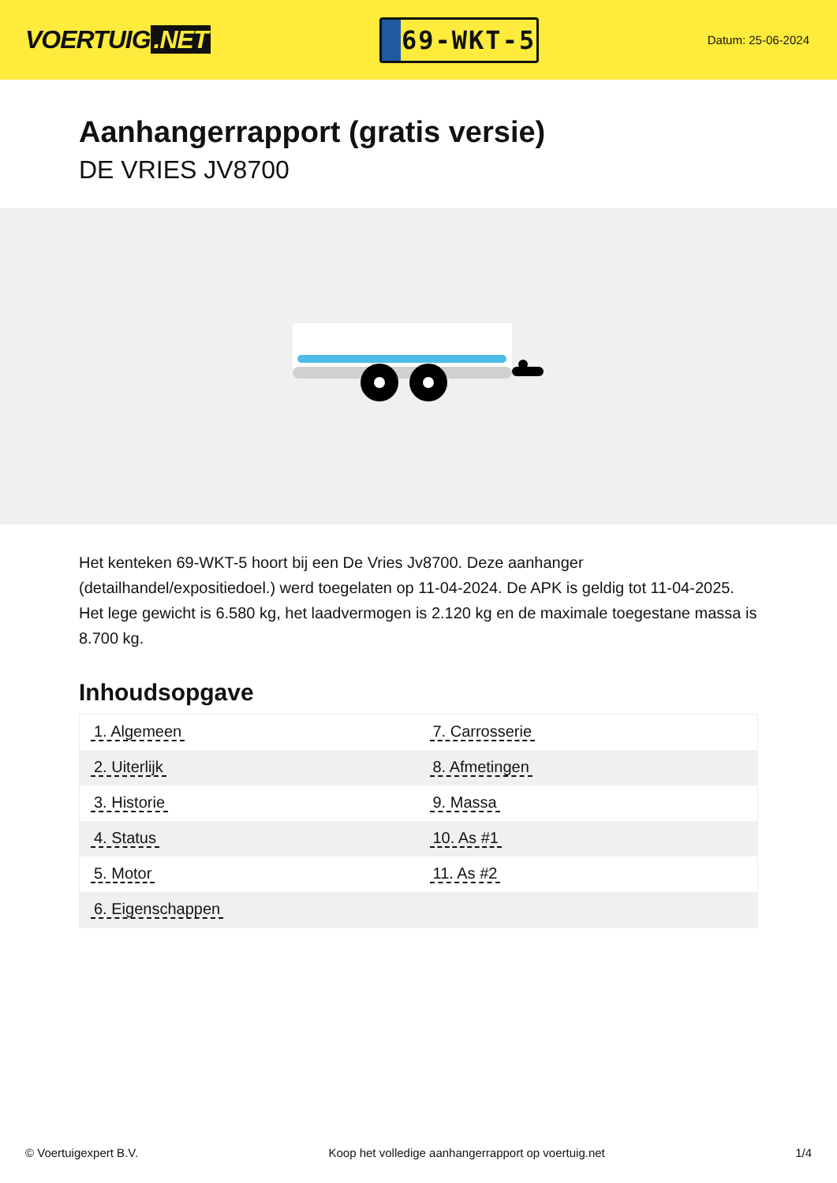VOERTUIG.NET
69-WKT-5
Datum: 25-06-2024
Aanhangerrapport (gratis versie)
DE VRIES JV8700
Het kenteken 69-WKT-5 hoort bij een De Vries Jv8700. Deze aanhanger (detailhandel/expositiedoel.) werd toegelaten op 11-04-2024. De APK is geldig tot 11-04-2025. Het lege gewicht is 6.580 kg, het laadvermogen is 2.120 kg en de maximale toegestane massa is 8.700 kg.
Inhoudsopgave
| 1. Algemeen | 7. Carrosserie |
| 2. Uiterlijk | 8. Afmetingen |
| 3. Historie | 9. Massa |
| 4. Status | 10. As #1 |
| 5. Motor | 11. As #2 |
| 6. Eigenschappen | |
© Voertuigexpert B.V. Koop het volledige aanhangerrapport op voertuig.net
1/4